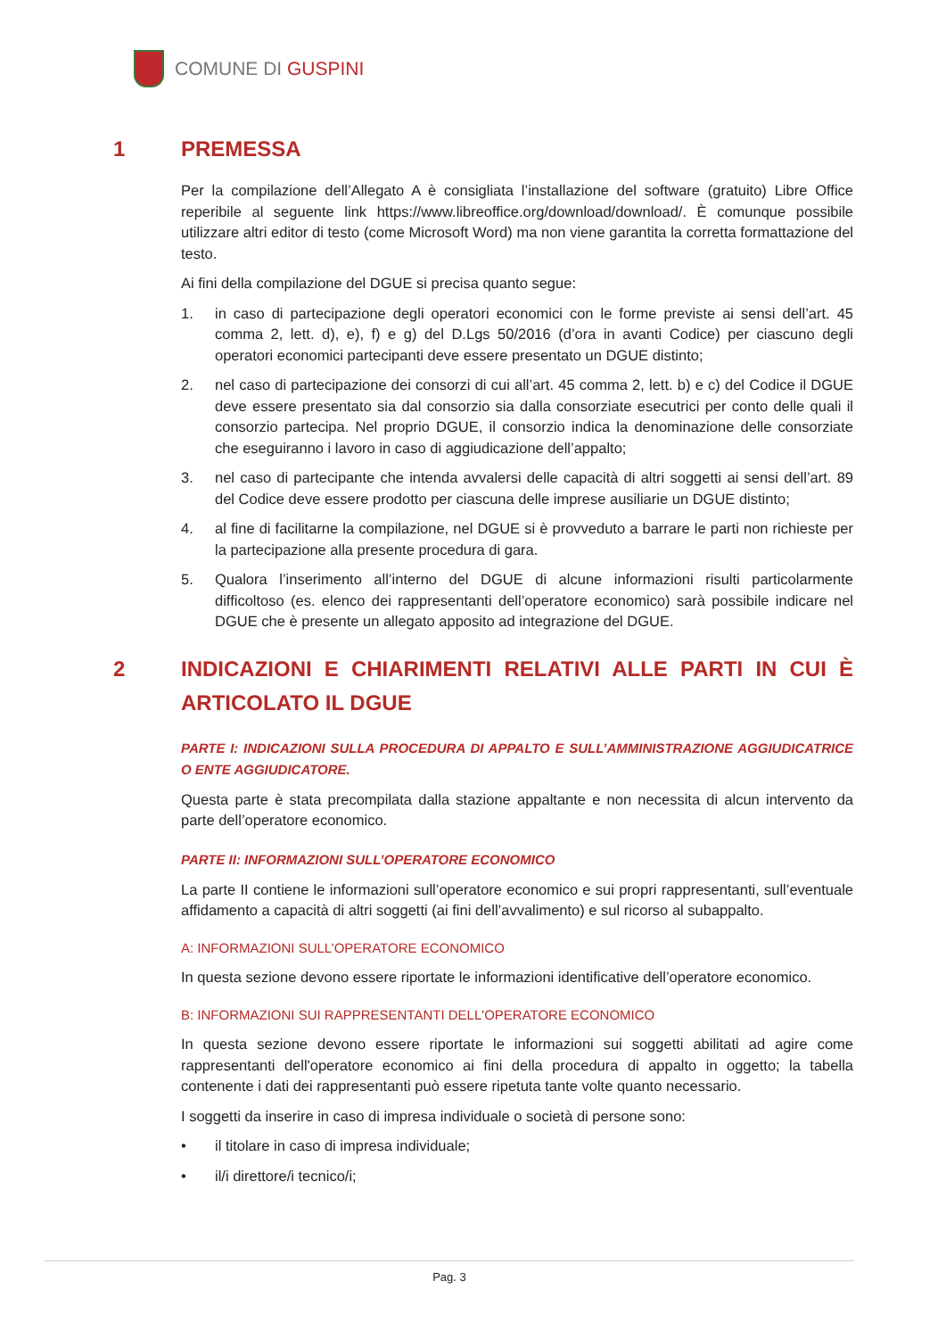COMUNE DI GUSPINI
1 PREMESSA
Per la compilazione dell’Allegato A è consigliata l’installazione del software (gratuito) Libre Office reperibile al seguente link https://www.libreoffice.org/download/download/. È comunque possibile utilizzare altri editor di testo (come Microsoft Word) ma non viene garantita la corretta formattazione del testo.
Ai fini della compilazione del DGUE si precisa quanto segue:
1. in caso di partecipazione degli operatori economici con le forme previste ai sensi dell’art. 45 comma 2, lett. d), e), f) e g) del D.Lgs 50/2016 (d’ora in avanti Codice) per ciascuno degli operatori economici partecipanti deve essere presentato un DGUE distinto;
2. nel caso di partecipazione dei consorzi di cui all’art. 45 comma 2, lett. b) e c) del Codice il DGUE deve essere presentato sia dal consorzio sia dalla consorziate esecutrici per conto delle quali il consorzio partecipa. Nel proprio DGUE, il consorzio indica la denominazione delle consorziate che eseguiranno i lavoro in caso di aggiudicazione dell’appalto;
3. nel caso di partecipante che intenda avvalersi delle capacità di altri soggetti ai sensi dell’art. 89 del Codice deve essere prodotto per ciascuna delle imprese ausiliarie un DGUE distinto;
4. al fine di facilitarne la compilazione, nel DGUE si è provveduto a barrare le parti non richieste per la partecipazione alla presente procedura di gara.
5. Qualora l’inserimento all’interno del DGUE di alcune informazioni risulti particolarmente difficoltoso (es. elenco dei rappresentanti dell’operatore economico) sarà possibile indicare nel DGUE che è presente un allegato apposito ad integrazione del DGUE.
2 INDICAZIONI E CHIARIMENTI RELATIVI ALLE PARTI IN CUI È ARTICOLATO IL DGUE
PARTE I: INDICAZIONI SULLA PROCEDURA DI APPALTO E SULL’AMMINISTRAZIONE AGGIUDICATRICE O ENTE AGGIUDICATORE.
Questa parte è stata precompilata dalla stazione appaltante e non necessita di alcun intervento da parte dell’operatore economico.
PARTE II: INFORMAZIONI SULL’OPERATORE ECONOMICO
La parte II contiene le informazioni sull’operatore economico e sui propri rappresentanti, sull’eventuale affidamento a capacità di altri soggetti (ai fini dell’avvalimento) e sul ricorso al subappalto.
A: INFORMAZIONI SULL’OPERATORE ECONOMICO
In questa sezione devono essere riportate le informazioni identificative dell’operatore economico.
B: INFORMAZIONI SUI RAPPRESENTANTI DELL'OPERATORE ECONOMICO
In questa sezione devono essere riportate le informazioni sui soggetti abilitati ad agire come rappresentanti dell'operatore economico ai fini della procedura di appalto in oggetto; la tabella contenente i dati dei rappresentanti può essere ripetuta tante volte quanto necessario.
I soggetti da inserire in caso di impresa individuale o società di persone sono:
• il titolare in caso di impresa individuale;
• il/i direttore/i tecnico/i;
Pag. 3